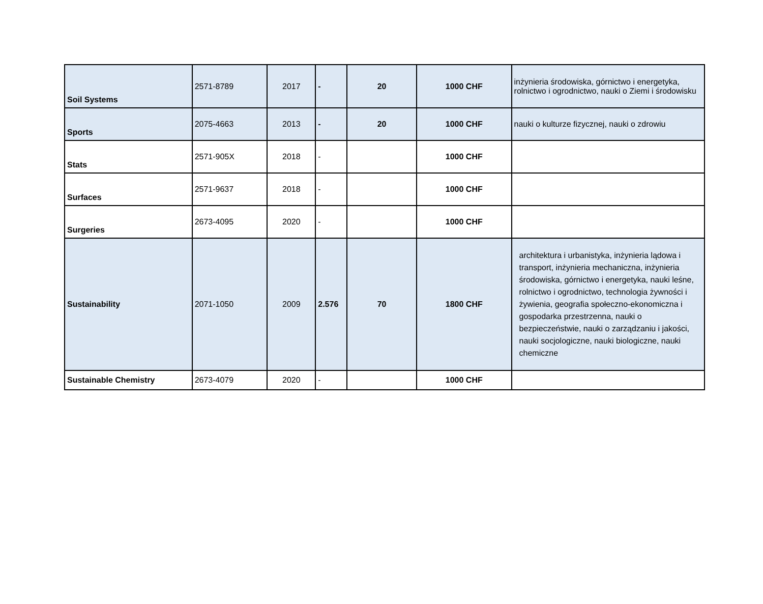| Soil Systems | 2571-8789 | 2017 | - | 20 | 1000 CHF | inżynieria środowiska, górnictwo i energetyka, rolnictwo i ogrodnictwo, nauki o Ziemi i środowisku |
| Sports | 2075-4663 | 2013 | - | 20 | 1000 CHF | nauki o kulturze fizycznej, nauki o zdrowiu |
| Stats | 2571-905X | 2018 | - | | 1000 CHF | |
| Surfaces | 2571-9637 | 2018 | - | | 1000 CHF | |
| Surgeries | 2673-4095 | 2020 | - | | 1000 CHF | |
| Sustainability | 2071-1050 | 2009 | 2.576 | 70 | 1800 CHF | architektura i urbanistyka, inżynieria lądowa i transport, inżynieria mechaniczna, inżynieria środowiska, górnictwo i energetyka, nauki leśne, rolnictwo i ogrodnictwo, technologia żywności i żywienia, geografia społeczno-ekonomiczna i gospodarka przestrzenna, nauki o bezpieczeństwie, nauki o zarządzaniu i jakości, nauki socjologiczne, nauki biologiczne, nauki chemiczne |
| Sustainable Chemistry | 2673-4079 | 2020 | - | | 1000 CHF | |